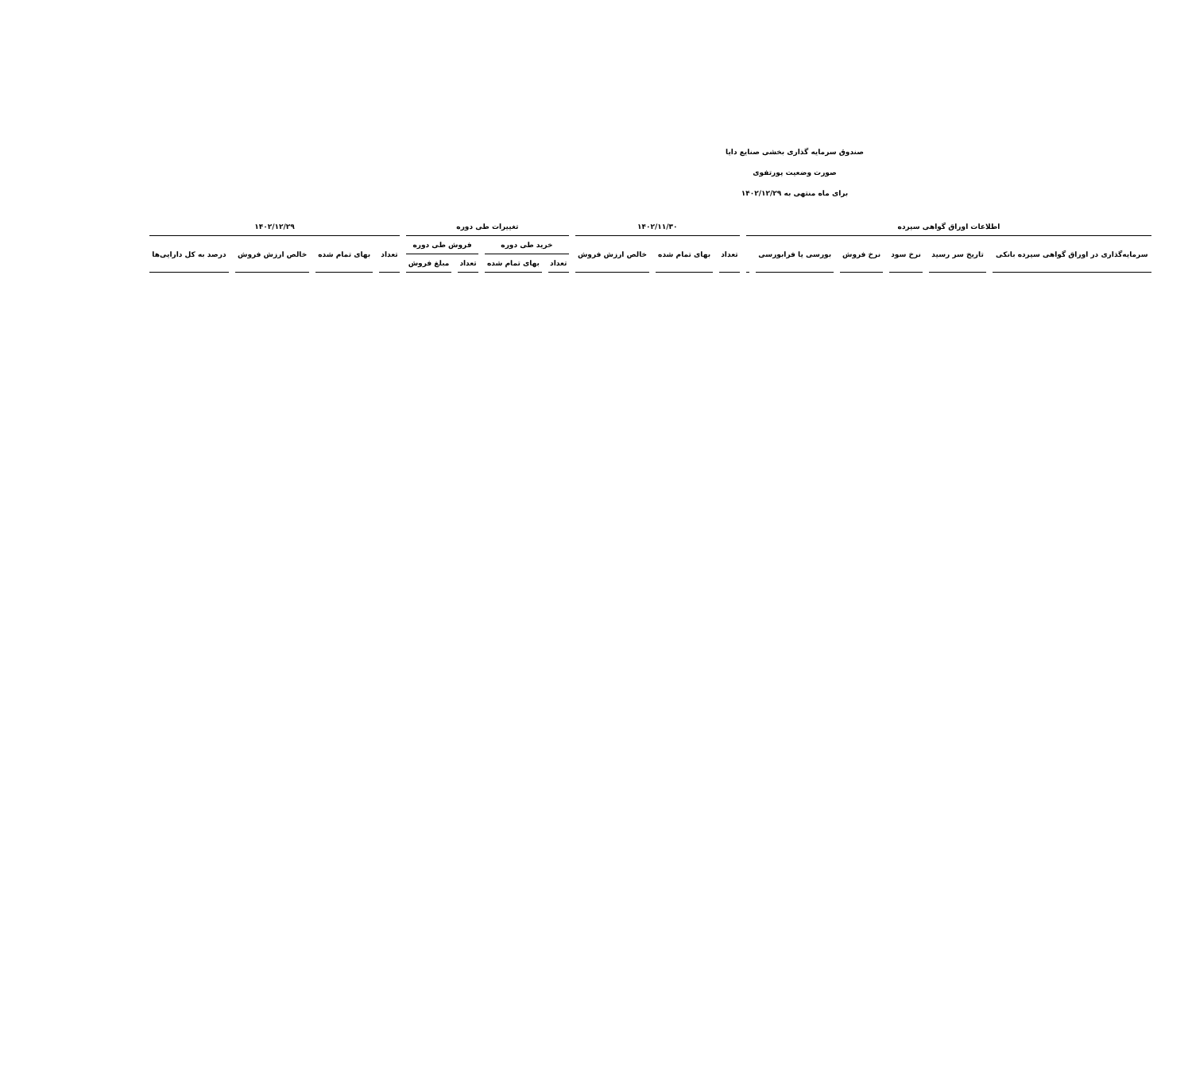صندوق سرمایه گذاری بخشی صنایع دایا
صورت وضعیت پورتفوی
برای ماه منتهی به ۱۴۰۲/۱۲/۲۹
| اطلاعات اوراق گواهی سپرده | | | | | | ۱۴۰۲/۱۱/۳۰ | | | تغییرات طی دوره | | | | ۱۴۰۲/۱۲/۲۹ | | | |
| --- | --- | --- | --- | --- | --- | --- | --- | --- | --- | --- | --- | --- | --- | --- | --- | --- |
| سرمایه‌گذاری در اوراق گواهی سپرده بانکی | تاریخ سر رسید | نرخ سود | نرخ فروش | بورسی یا فرابورسی | | تعداد | بهای تمام شده | خالص ارزش فروش | خرید طی دوره | | فروش طی دوره | | تعداد | بهای تمام شده | خالص ارزش فروش | درصد به کل دارایی‌ها |
| | | | | | | | | | تعداد | بهای تمام شده | تعداد | مبلغ فروش | | | | |